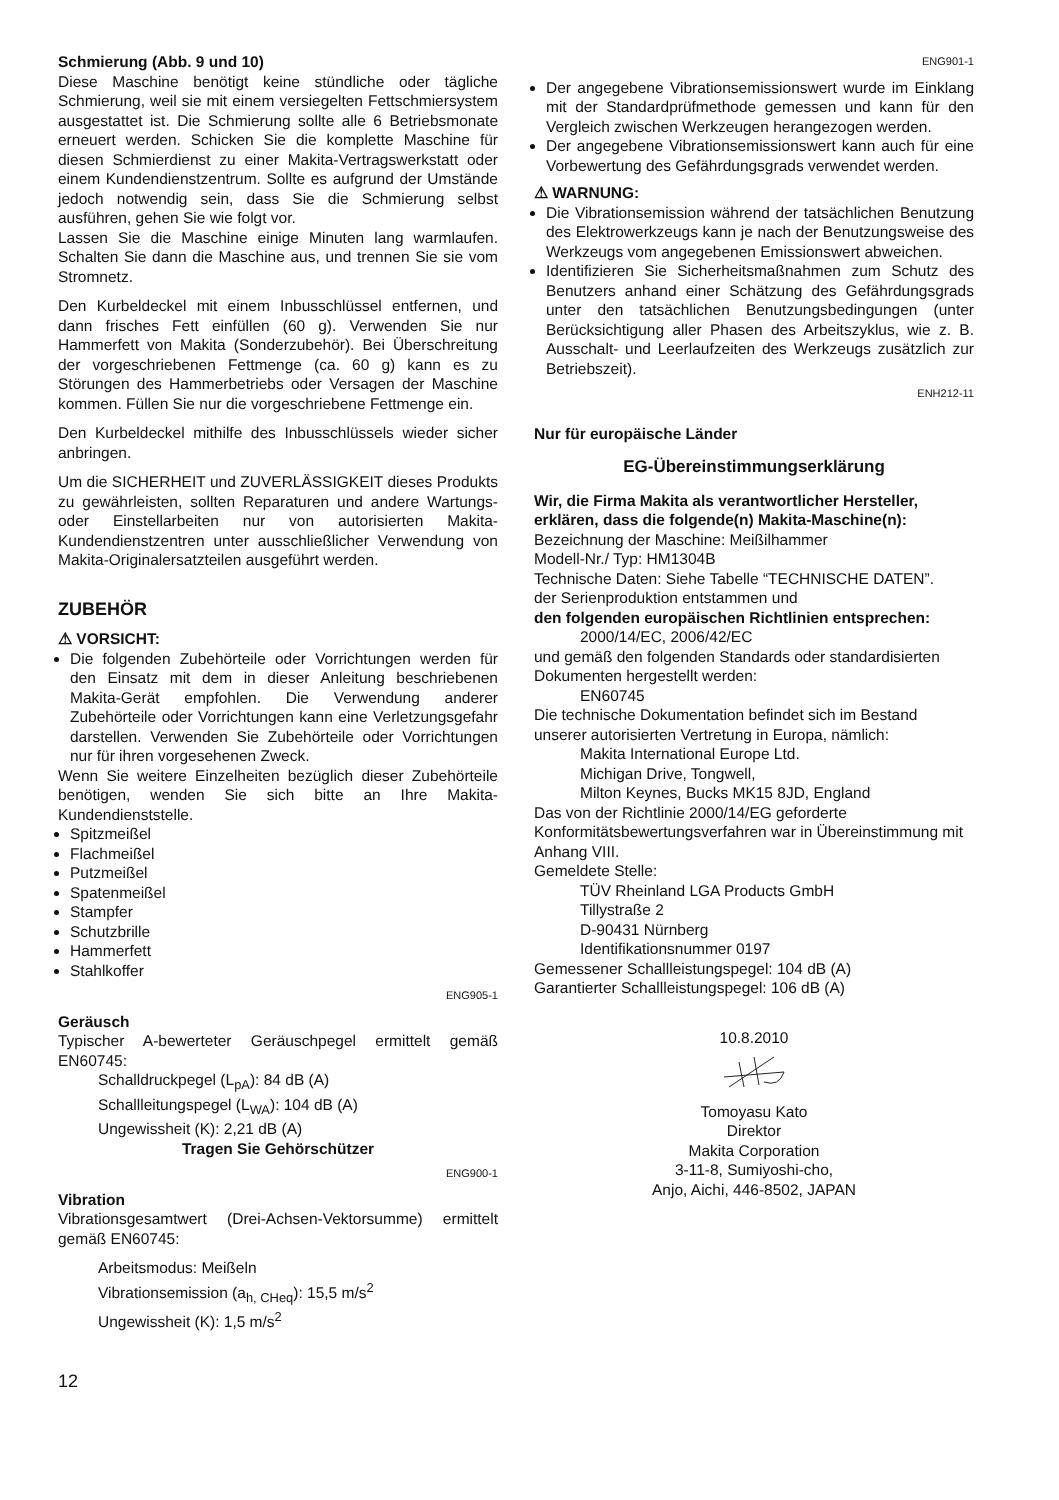Schmierung (Abb. 9 und 10)
Diese Maschine benötigt keine stündliche oder tägliche Schmierung, weil sie mit einem versiegelten Fettschmiersystem ausgestattet ist. Die Schmierung sollte alle 6 Betriebsmonate erneuert werden. Schicken Sie die komplette Maschine für diesen Schmierdienst zu einer Makita-Vertragswerkstatt oder einem Kundendienstzentrum. Sollte es aufgrund der Umstände jedoch notwendig sein, dass Sie die Schmierung selbst ausführen, gehen Sie wie folgt vor.
Lassen Sie die Maschine einige Minuten lang warmlaufen. Schalten Sie dann die Maschine aus, und trennen Sie sie vom Stromnetz.
Den Kurbeldeckel mit einem Inbusschlüssel entfernen, und dann frisches Fett einfüllen (60 g). Verwenden Sie nur Hammerfett von Makita (Sonderzubehör). Bei Überschreitung der vorgeschriebenen Fettmenge (ca. 60 g) kann es zu Störungen des Hammerbetriebs oder Versagen der Maschine kommen. Füllen Sie nur die vorgeschriebene Fettmenge ein.
Den Kurbeldeckel mithilfe des Inbusschlüssels wieder sicher anbringen.
Um die SICHERHEIT und ZUVERLÄSSIGKEIT dieses Produkts zu gewährleisten, sollten Reparaturen und andere Wartungs- oder Einstellarbeiten nur von autorisierten Makita-Kundendienstzentren unter ausschließlicher Verwendung von Makita-Originalersatzteilen ausgeführt werden.
ZUBEHÖR
⚠ VORSICHT:
Die folgenden Zubehörteile oder Vorrichtungen werden für den Einsatz mit dem in dieser Anleitung beschriebenen Makita-Gerät empfohlen. Die Verwendung anderer Zubehörteile oder Vorrichtungen kann eine Verletzungsgefahr darstellen. Verwenden Sie Zubehörteile oder Vorrichtungen nur für ihren vorgesehenen Zweck.
Wenn Sie weitere Einzelheiten bezüglich dieser Zubehörteile benötigen, wenden Sie sich bitte an Ihre Makita-Kundendienststelle.
Spitzmeißel
Flachmeißel
Putzmeißel
Spatenmeißel
Stampfer
Schutzbrille
Hammerfett
Stahlkoffer
ENG905-1
Geräusch
Typischer A-bewerteter Geräuschpegel ermittelt gemäß EN60745:
Schalldruckpegel (L<sub>pA</sub>): 84 dB (A)
Schallleitungspegel (L<sub>WA</sub>): 104 dB (A)
Ungewissheit (K): 2,21 dB (A)
Tragen Sie Gehörschützer
ENG900-1
Vibration
Vibrationsgesamtwert (Drei-Achsen-Vektorsumme) ermittelt gemäß EN60745:
Arbeitsmodus: Meißeln
Vibrationsemission (a<sub>h, CHeq</sub>): 15,5 m/s<sup>2</sup>
Ungewissheit (K): 1,5 m/s<sup>2</sup>
ENG901-1
Der angegebene Vibrationsemissionswert wurde im Einklang mit der Standardprüfmethode gemessen und kann für den Vergleich zwischen Werkzeugen herangezogen werden.
Der angegebene Vibrationsemissionswert kann auch für eine Vorbewertung des Gefährdungsgrads verwendet werden.
⚠ WARNUNG:
Die Vibrationsemission während der tatsächlichen Benutzung des Elektrowerkzeugs kann je nach der Benutzungsweise des Werkzeugs vom angegebenen Emissionswert abweichen.
Identifizieren Sie Sicherheitsmaßnahmen zum Schutz des Benutzers anhand einer Schätzung des Gefährdungsgrads unter den tatsächlichen Benutzungsbedingungen (unter Berücksichtigung aller Phasen des Arbeitszyklus, wie z. B. Ausschalt- und Leerlaufzeiten des Werkzeugs zusätzlich zur Betriebszeit).
ENH212-11
Nur für europäische Länder
EG-Übereinstimmungserklärung
Wir, die Firma Makita als verantwortlicher Hersteller, erklären, dass die folgende(n) Makita-Maschine(n):
Bezeichnung der Maschine: Meißilhammer
Modell-Nr./ Typ: HM1304B
Technische Daten: Siehe Tabelle “TECHNISCHE DATEN”.
der Serienproduktion entstammen und
den folgenden europäischen Richtlinien entsprechen:
2000/14/EC, 2006/42/EC
und gemäß den folgenden Standards oder standardisierten Dokumenten hergestellt werden:
EN60745
Die technische Dokumentation befindet sich im Bestand unserer autorisierten Vertretung in Europa, nämlich:
Makita International Europe Ltd.
Michigan Drive, Tongwell,
Milton Keynes, Bucks MK15 8JD, England
Das von der Richtlinie 2000/14/EG geforderte Konformitätsbewertungsverfahren war in Übereinstimmung mit Anhang VIII.
Gemeldete Stelle:
TÜV Rheinland LGA Products GmbH
Tillystraße 2
D-90431 Nürnberg
Identifikationsnummer 0197
Gemessener Schallleistungspegel: 104 dB (A)
Garantierter Schallleistungspegel: 106 dB (A)
10.8.2010
Tomoyasu Kato
Direktor
Makita Corporation
3-11-8, Sumiyoshi-cho,
Anjo, Aichi, 446-8502, JAPAN
12